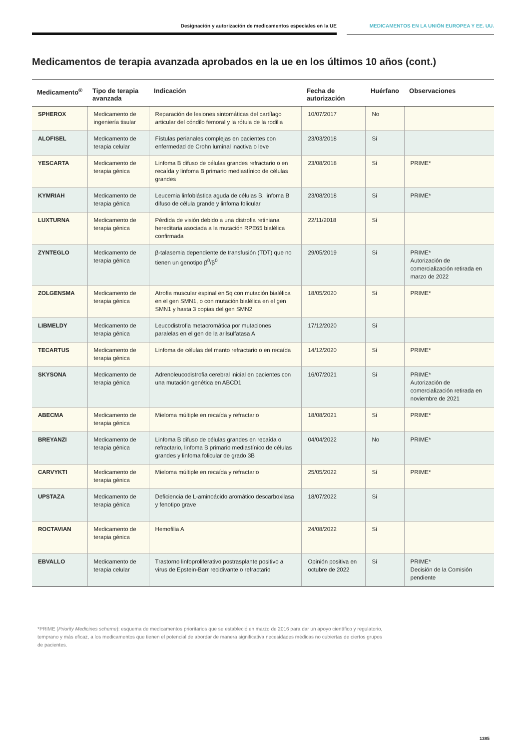Designación y autorización de medicamentos especiales en la UE MEDICAMENTOS EN LA UNIÓN EUROPEA Y EE. UU.
Medicamentos de terapia avanzada aprobados en la ue en los últimos 10 años (cont.)
| Medicamento<sup>®</sup> | Tipo de terapia avanzada | Indicación | Fecha de autorización | Huérfano | Observaciones |
| --- | --- | --- | --- | --- | --- |
| SPHEROX | Medicamento de ingeniería tisular | Reparación de lesiones sintomáticas del cartílago articular del cóndilo femoral y la rótula de la rodilla | 10/07/2017 | No | |
| ALOFISEL | Medicamento de terapia celular | Fístulas perianales complejas en pacientes con enfermedad de Crohn luminal inactiva o leve | 23/03/2018 | Sí | |
| YESCARTA | Medicamento de terapia génica | Linfoma B difuso de células grandes refractario o en recaída y linfoma B primario mediastínico de células grandes | 23/08/2018 | Sí | PRIME* |
| KYMRIAH | Medicamento de terapia génica | Leucemia linfoblástica aguda de células B, linfoma B difuso de célula grande y linfoma folicular | 23/08/2018 | Sí | PRIME* |
| LUXTURNA | Medicamento de terapia génica | Pérdida de visión debido a una distrofia retiniana hereditaria asociada a la mutación RPE65 bialélica confirmada | 22/11/2018 | Sí | |
| ZYNTEGLO | Medicamento de terapia génica | β-talasemia dependiente de transfusión (TDT) que no tienen un genotipo β<sup>0</sup>/β<sup>0</sup> | 29/05/2019 | Sí | PRIME* Autorización de comercialización retirada en marzo de 2022 |
| ZOLGENSMA | Medicamento de terapia génica | Atrofia muscular espinal en 5q con mutación bialélica en el gen SMN1, o con mutación bialélica en el gen SMN1 y hasta 3 copias del gen SMN2 | 18/05/2020 | Sí | PRIME* |
| LIBMELDY | Medicamento de terapia génica | Leucodistrofia metacromática por mutaciones paralelas en el gen de la arilsulfatasa A | 17/12/2020 | Sí | |
| TECARTUS | Medicamento de terapia génica | Linfoma de células del manto refractario o en recaída | 14/12/2020 | Sí | PRIME* |
| SKYSONA | Medicamento de terapia génica | Adrenoleucodistrofia cerebral inicial en pacientes con una mutación genética en ABCD1 | 16/07/2021 | Sí | PRIME* Autorización de comercialización retirada en noviembre de 2021 |
| ABECMA | Medicamento de terapia génica | Mieloma múltiple en recaída y refractario | 18/08/2021 | Sí | PRIME* |
| BREYANZI | Medicamento de terapia génica | Linfoma B difuso de células grandes en recaída o refractario, linfoma B primario mediastínico de células grandes y linfoma folicular de grado 3B | 04/04/2022 | No | PRIME* |
| CARVYKTI | Medicamento de terapia génica | Mieloma múltiple en recaída y refractario | 25/05/2022 | Sí | PRIME* |
| UPSTAZA | Medicamento de terapia génica | Deficiencia de L-aminoácido aromático descarboxilasa y fenotipo grave | 18/07/2022 | Sí | |
| ROCTAVIAN | Medicamento de terapia génica | Hemofilia A | 24/08/2022 | Sí | |
| EBVALLO | Medicamento de terapia celular | Trastorno linfoproliferativo postrasplante positivo a virus de Epstein-Barr recidivante o refractario | Opinión positiva en octubre de 2022 | Sí | PRIME* Decisión de la Comisión pendiente |
*PRIME (Priority Medicines scheme): esquema de medicamentos prioritarios que se estableció en marzo de 2016 para dar un apoyo científico y regulatorio, temprano y más eficaz, a los medicamentos que tienen el potencial de abordar de manera significativa necesidades médicas no cubiertas de ciertos grupos de pacientes.
1385